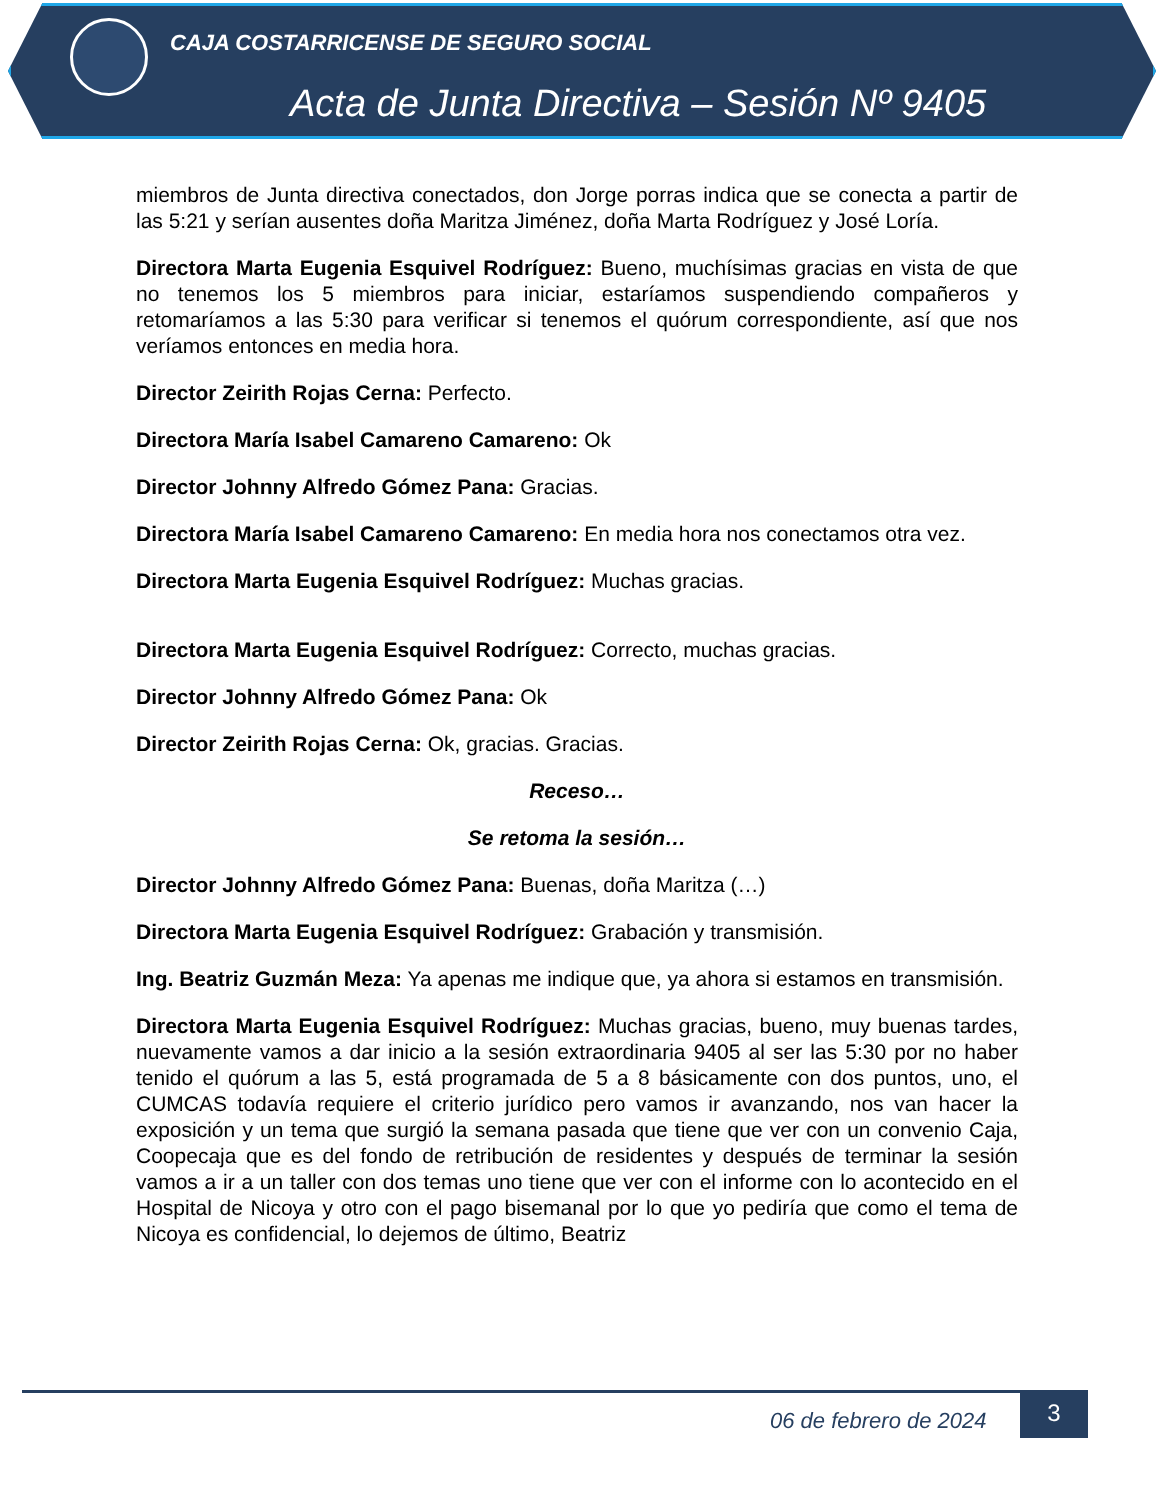CAJA COSTARRICENSE DE SEGURO SOCIAL
Acta de Junta Directiva – Sesión Nº 9405
miembros de Junta directiva conectados, don Jorge porras indica que se conecta a partir de las 5:21 y serían ausentes doña Maritza Jiménez, doña Marta Rodríguez y José Loría.
Directora Marta Eugenia Esquivel Rodríguez: Bueno, muchísimas gracias en vista de que no tenemos los 5 miembros para iniciar, estaríamos suspendiendo compañeros y retomaríamos a las 5:30 para verificar si tenemos el quórum correspondiente, así que nos veríamos entonces en media hora.
Director Zeirith Rojas Cerna: Perfecto.
Directora María Isabel Camareno Camareno: Ok
Director Johnny Alfredo Gómez Pana: Gracias.
Directora María Isabel Camareno Camareno: En media hora nos conectamos otra vez.
Directora Marta Eugenia Esquivel Rodríguez: Muchas gracias.
Directora Marta Eugenia Esquivel Rodríguez: Correcto, muchas gracias.
Director Johnny Alfredo Gómez Pana: Ok
Director Zeirith Rojas Cerna: Ok, gracias. Gracias.
Receso…
Se retoma la sesión…
Director Johnny Alfredo Gómez Pana: Buenas, doña Maritza (…)
Directora Marta Eugenia Esquivel Rodríguez: Grabación y transmisión.
Ing. Beatriz Guzmán Meza: Ya apenas me indique que, ya ahora si estamos en transmisión.
Directora Marta Eugenia Esquivel Rodríguez: Muchas gracias, bueno, muy buenas tardes, nuevamente vamos a dar inicio a la sesión extraordinaria 9405 al ser las 5:30 por no haber tenido el quórum a las 5, está programada de 5 a 8 básicamente con dos puntos, uno, el CUMCAS todavía requiere el criterio jurídico pero vamos ir avanzando, nos van hacer la exposición y un tema que surgió la semana pasada que tiene que ver con un convenio Caja, Coopecaja que es del fondo de retribución de residentes y después de terminar la sesión vamos a ir a un taller con dos temas uno tiene que ver con el informe con lo acontecido en el Hospital de Nicoya y otro con el pago bisemanal por lo que yo pediría que como el tema de Nicoya es confidencial, lo dejemos de último, Beatriz
06 de febrero de 2024
3